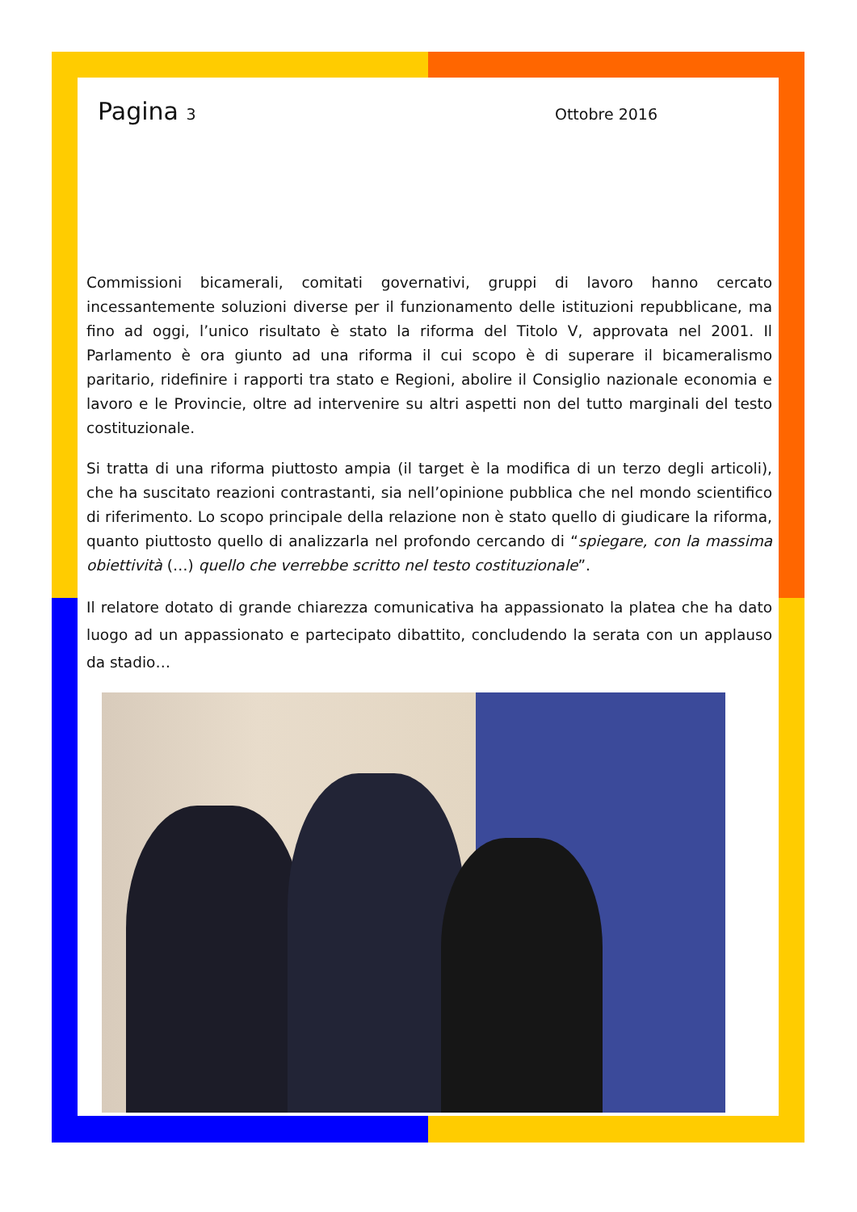Pagina 3 Ottobre 2016
Commissioni bicamerali, comitati governativi, gruppi di lavoro hanno cercato incessantemente soluzioni diverse per il funzionamento delle istituzioni repubblicane, ma fino ad oggi, l’unico risultato è stato la riforma del Titolo V, approvata nel 2001. Il Parlamento è ora giunto ad una riforma il cui scopo è di superare il bicameralismo paritario, ridefinire i rapporti tra stato e Regioni, abolire il Consiglio nazionale economia e lavoro e le Provincie, oltre ad intervenire su altri aspetti non del tutto marginali del testo costituzionale.
Si tratta di una riforma piuttosto ampia (il target è la modifica di un terzo degli articoli), che ha suscitato reazioni contrastanti, sia nell’opinione pubblica che nel mondo scientifico di riferimento. Lo scopo principale della relazione non è stato quello di giudicare la riforma, quanto piuttosto quello di analizzarla nel profondo cercando di “spiegare, con la massima obiettività (…) quello che verrebbe scritto nel testo costituzionale”.
Il relatore dotato di grande chiarezza comunicativa ha appassionato la platea che ha dato luogo ad un appassionato e partecipato dibattito, concludendo la serata con un applauso da stadio…